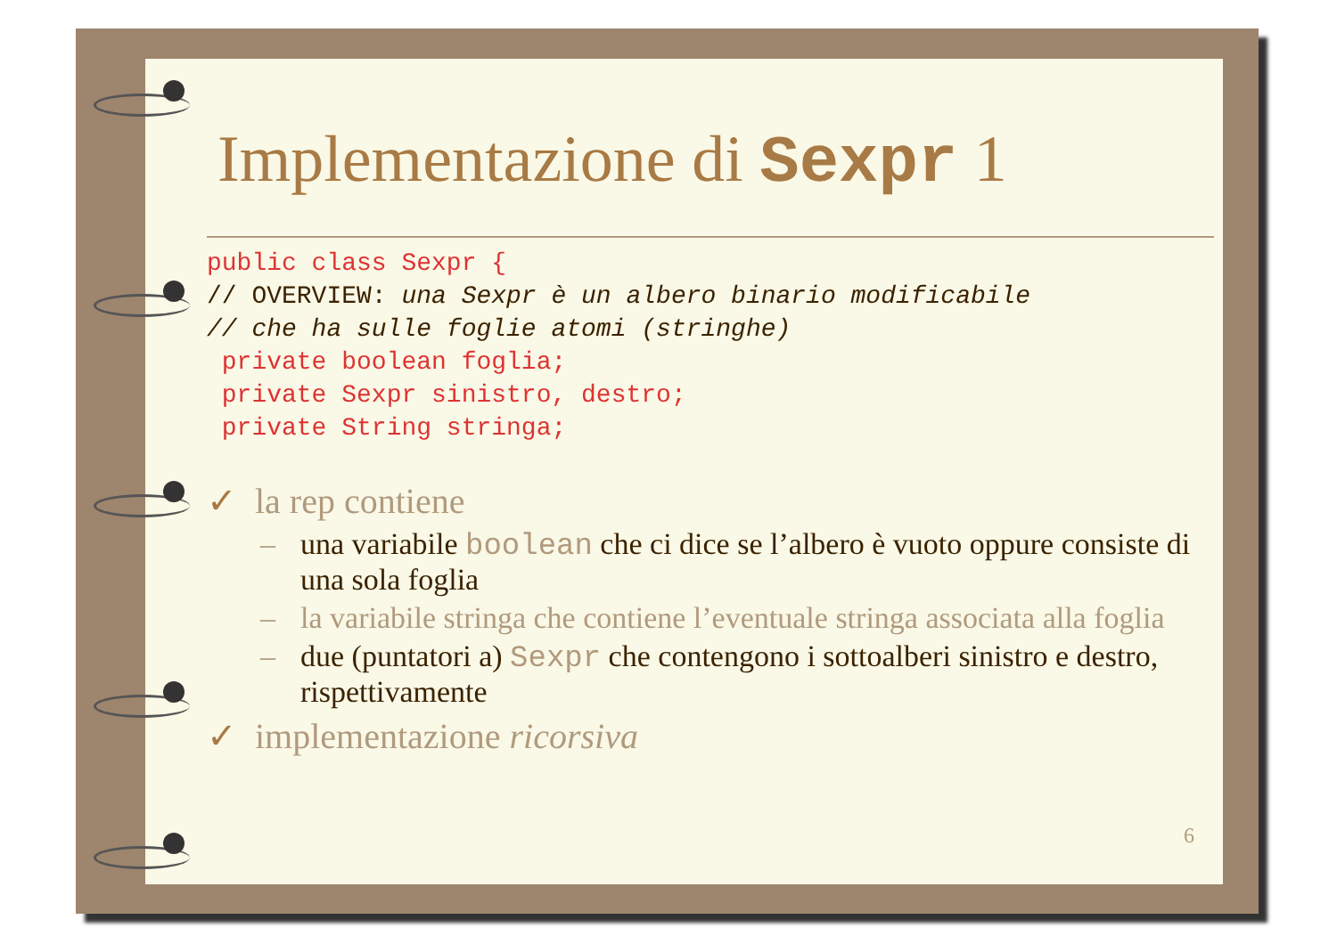Implementazione di Sexpr 1
public class Sexpr {
// OVERVIEW: una Sexpr è un albero binario modificabile
// che ha sulle foglie atomi (stringhe)
 private boolean foglia;
 private Sexpr sinistro, destro;
 private String stringa;
✓ la rep contiene
– una variabile boolean che ci dice se l’albero è vuoto oppure consiste di una sola foglia
– la variabile stringa che contiene l’eventuale stringa associata alla foglia
– due (puntatori a) Sexpr che contengono i sottoalberi sinistro e destro, rispettivamente
✓ implementazione ricorsiva
6